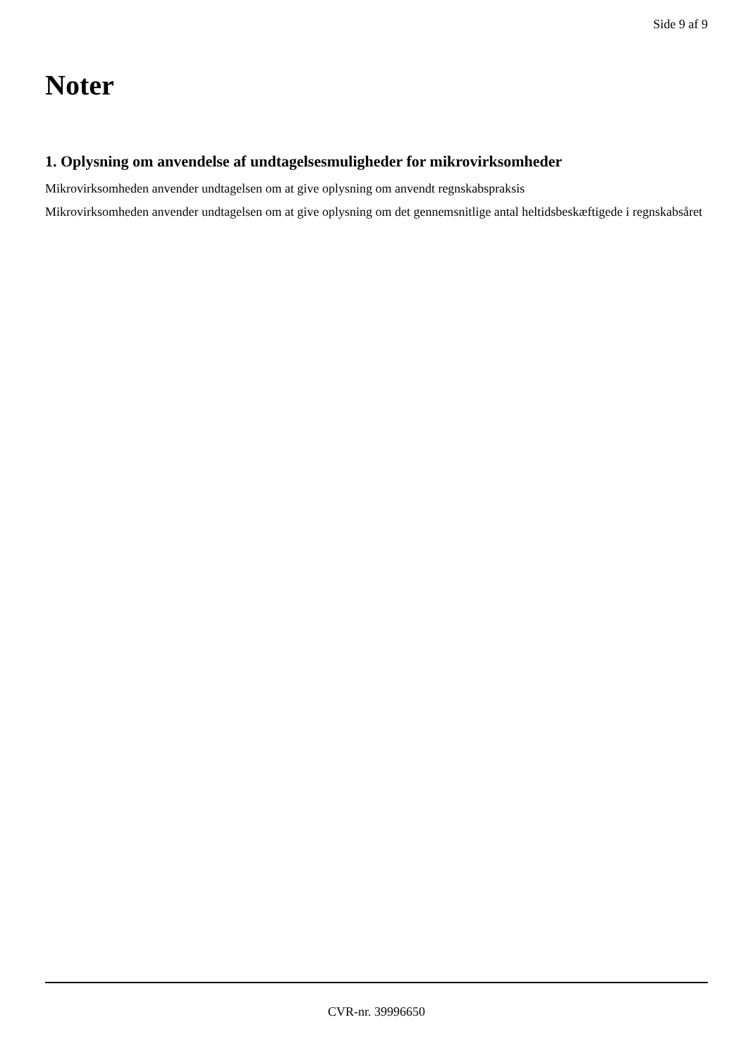Side 9 af 9
Noter
1. Oplysning om anvendelse af undtagelsesmuligheder for mikrovirksomheder
Mikrovirksomheden anvender undtagelsen om at give oplysning om anvendt regnskabspraksis
Mikrovirksomheden anvender undtagelsen om at give oplysning om det gennemsnitlige antal heltidsbeskæftigede i regnskabsåret
CVR-nr. 39996650